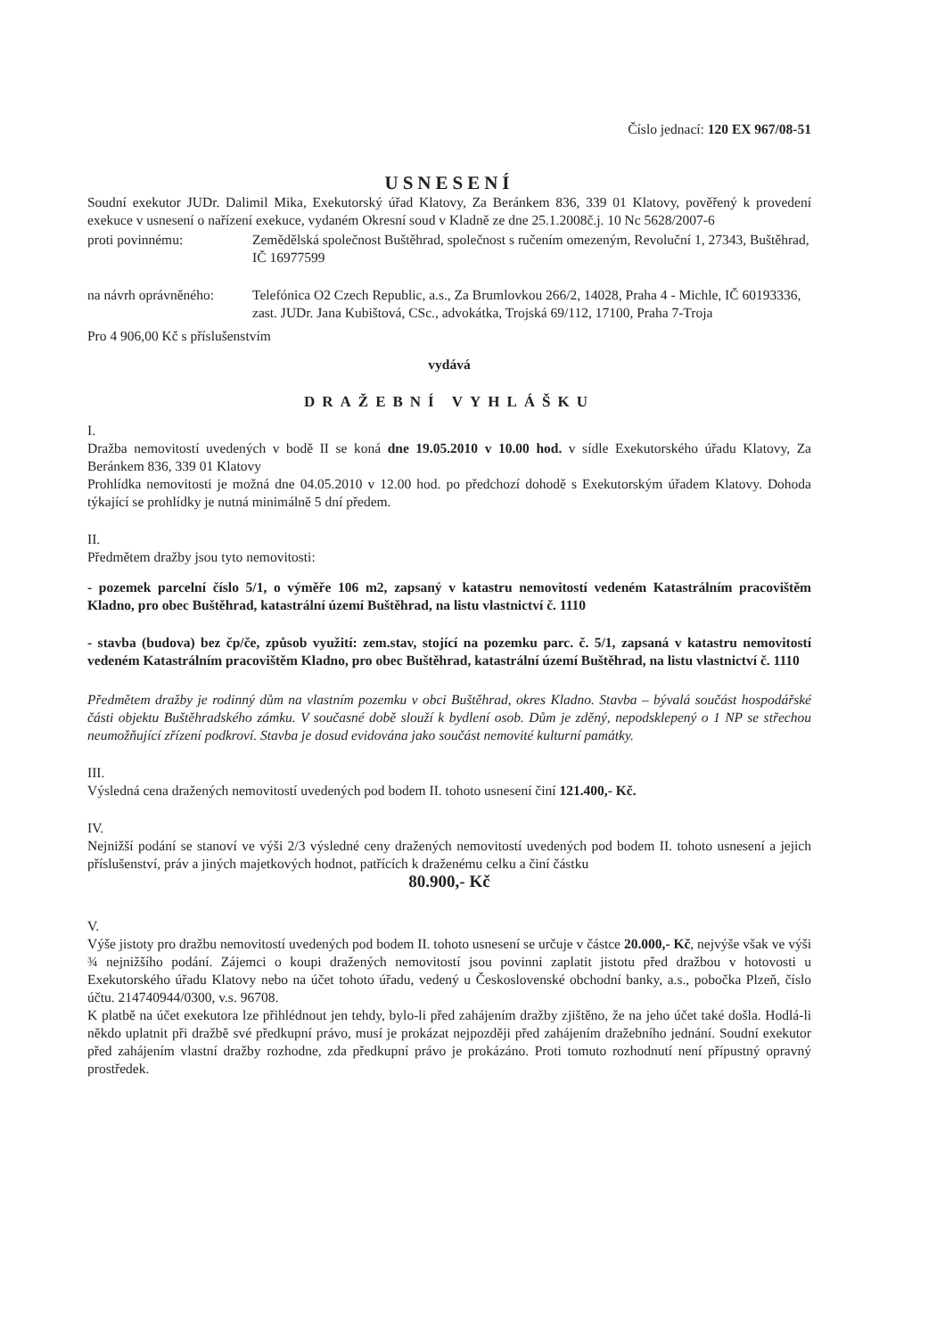Číslo jednací: 120 EX 967/08-51
USNESENÍ
Soudní exekutor JUDr. Dalimil Mika, Exekutorský úřad Klatovy, Za Beránkem 836, 339 01 Klatovy, pověřený k provedení exekuce v usnesení o nařízení exekuce, vydaném Okresní soud v Kladně ze dne 25.1.2008č.j. 10 Nc 5628/2007-6
proti povinnému: Zemědělská společnost Buštěhrad, společnost s ručením omezeným, Revoluční 1, 27343, Buštěhrad, IČ 16977599
na návrh oprávněného:
Telefónica O2 Czech Republic, a.s., Za Brumlovkou 266/2, 14028, Praha 4 - Michle, IČ 60193336, zast. JUDr. Jana Kubištová, CSc., advokátka, Trojská 69/112, 17100, Praha 7-Troja
Pro 4 906,00 Kč s příslušenstvím
vydává
DRAŽEBNÍ VYHLÁŠKU
I.
Dražba nemovitostí uvedených v bodě II se koná dne 19.05.2010 v 10.00 hod. v sídle Exekutorského úřadu Klatovy, Za Beránkem 836, 339 01 Klatovy
Prohlídka nemovitosti je možná dne 04.05.2010 v 12.00 hod. po předchozí dohodě s Exekutorským úřadem Klatovy. Dohoda týkající se prohlídky je nutná minimálně 5 dní předem.
II.
Předmětem dražby jsou tyto nemovitosti:
- pozemek parcelní číslo 5/1, o výměře 106 m2, zapsaný v katastru nemovitostí vedeném Katastrálním pracovištěm Kladno, pro obec Buštěhrad, katastrální území Buštěhrad, na listu vlastnictví č. 1110
- stavba (budova) bez čp/če, způsob využití: zem.stav, stojící na pozemku parc. č. 5/1, zapsaná v katastru nemovitostí vedeném Katastrálním pracovištěm Kladno, pro obec Buštěhrad, katastrální území Buštěhrad, na listu vlastnictví č. 1110
Předmětem dražby je rodinný dům na vlastním pozemku v obci Buštěhrad, okres Kladno. Stavba – bývalá součást hospodářské části objektu Buštěhradského zámku. V současné době slouží k bydlení osob. Dům je zděný, nepodsklepený o 1 NP se střechou neumožňující zřízení podkroví. Stavba je dosud evidována jako součást nemovité kulturní památky.
III.
Výsledná cena dražených nemovitostí uvedených pod bodem II. tohoto usnesení činí 121.400,- Kč.
IV.
Nejnižší podání se stanoví ve výši 2/3 výsledné ceny dražených nemovitostí uvedených pod bodem II. tohoto usnesení a jejich příslušenství, práv a jiných majetkových hodnot, patřících k draženému celku a činí částku
80.900,- Kč
V.
Výše jistoty pro dražbu nemovitostí uvedených pod bodem II. tohoto usnesení se určuje v částce 20.000,- Kč, nejvýše však ve výši ¾ nejnižšího podání. Zájemci o koupi dražených nemovitostí jsou povinni zaplatit jistotu před dražbou v hotovosti u Exekutorského úřadu Klatovy nebo na účet tohoto úřadu, vedený u Československé obchodní banky, a.s., pobočka Plzeň, číslo účtu. 214740944/0300, v.s. 96708.
K platbě na účet exekutora lze přihlédnout jen tehdy, bylo-li před zahájením dražby zjištěno, že na jeho účet také došla. Hodlá-li někdo uplatnit při dražbě své předkupní právo, musí je prokázat nejpozději před zahájením dražebního jednání. Soudní exekutor před zahájením vlastní dražby rozhodne, zda předkupní právo je prokázáno. Proti tomuto rozhodnutí není přípustný opravný prostředek.